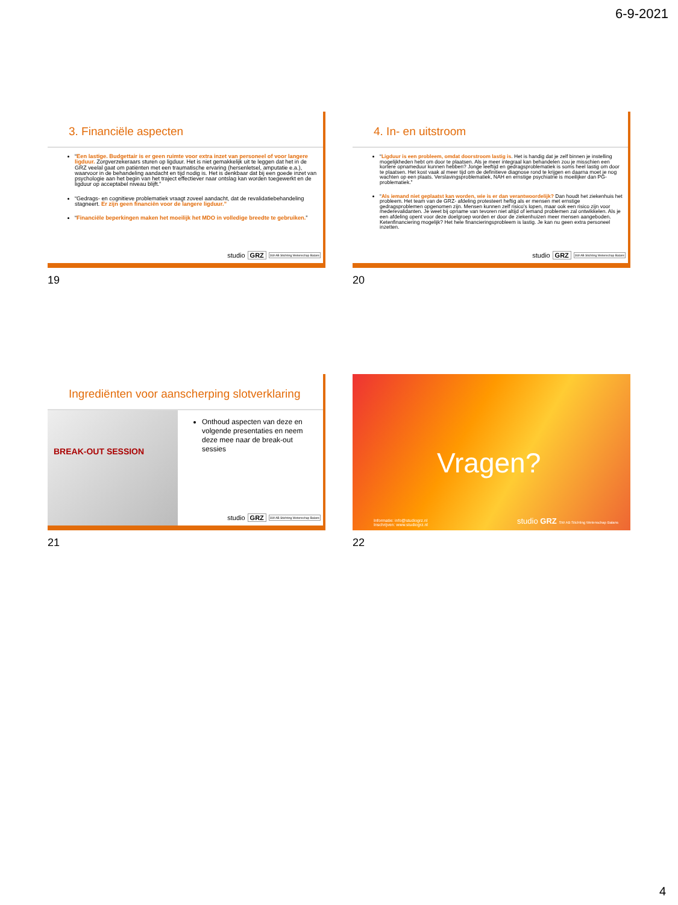6-9-2021
3. Financiële aspecten
“Een lastige. Budgettair is er geen ruimte voor extra inzet van personeel of voor langere ligduur. Zorgverzekeraars sturen op ligduur. Het is niet gemakkelijk uit te leggen dat het in de GRZ veelal gaat om patiënten met een traumatische ervaring (hersenletsel, amputatie e.a.), waarvoor in de behandeling aandacht en tijd nodig is. Het is denkbaar dat bij een goede inzet van psychologie aan het begin van het traject effectiever naar ontslag kan worden toegewerkt en de ligduur op acceptabel niveau blijft.”
“Gedrags- en cognitieve problematiek vraagt zoveel aandacht, dat de revalidatiebehandeling stagneert. Er zijn geen financiën voor de langere ligduur.”
“Financiële beperkingen maken het moeilijk het MDO in volledige breedte te gebruiken.”
studio GRZ SW AB Stichting Wetenschap Balans
19
4. In- en uitstroom
“Ligduur is een probleem, omdat doorstroom lastig is. Het is handig dat je zelf binnen je instelling mogelijkheden hebt om door te plaatsen. Als je meer integraal kan behandelen zou je misschien een kortere opnameduur kunnen hebben? Jonge leeftijd en gedragsproblematiek is soms heel lastig om door te plaatsen. Het kost vaak al meer tijd om de definitieve diagnose rond te krijgen en daarna moet je nog wachten op een plaats. Verslavingsproblematiek, NAH en ernstige psychiatrie is moeilijker dan PG-problematiek.”
“Als iemand niet geplaatst kan worden, wie is er dan verantwoordelijk? Dan houdt het ziekenhuis het probleem. Het team van de GRZ- afdeling protesteert heftig als er mensen met ernstige gedragsproblemen opgenomen zijn. Mensen kunnen zelf risico's lopen, maar ook een risico zijn voor mederevalidanten. Je weet bij opname van tevoren niet altijd of iemand problemen zal ontwikkelen. Als je een afdeling opent voor deze doelgroep worden er door de ziekenhuizen meer mensen aangeboden. Ketenfinanciering mogelijk? Het hele financieringsprobleem is lastig. Je kan nu geen extra personeel inzetten.
studio GRZ SW AB Stichting Wetenschap Balans
20
Ingrediënten voor aanscherping slotverklaring
BREAK-OUT SESSION
Onthoud aspecten van deze en volgende presentaties en neem deze mee naar de break-out sessies
studio GRZ SW AB Stichting Wetenschap Balans
21
Vragen?
Informatie: info@studiogrz.nl
Inschrijven: www.studiogrz.nl
studio GRZ SW AB Stichting Wetenschap Balans
22
4